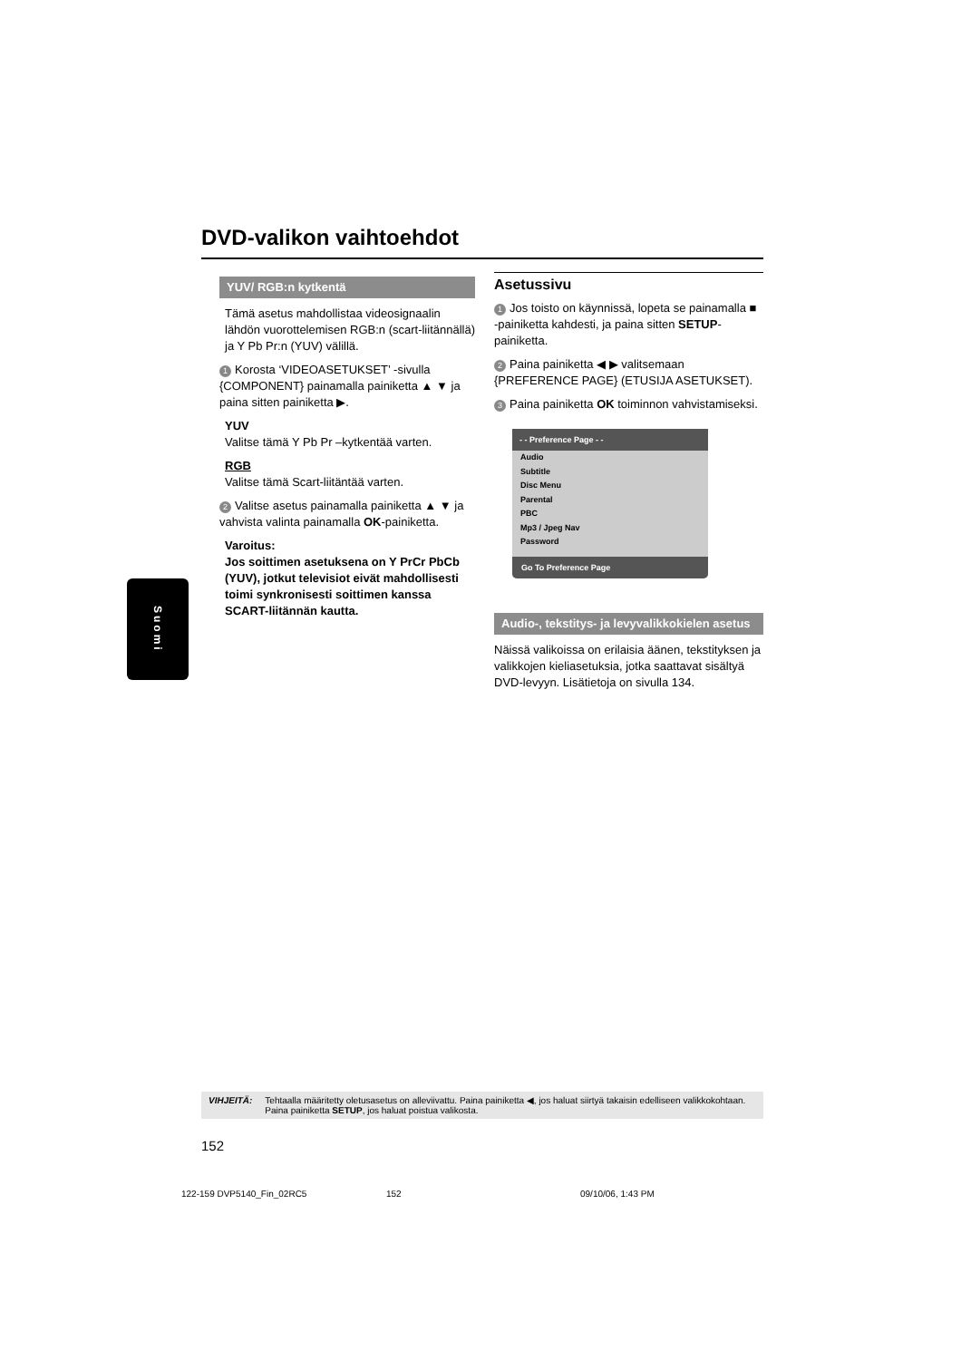DVD-valikon vaihtoehdot
YUV/ RGB:n kytkentä
Tämä asetus mahdollistaa videosignaalin lähdön vuorottelemisen RGB:n (scart-liitännällä) ja Y Pb Pr:n (YUV) välillä.
1 Korosta ‘VIDEOASETUKSET’ -sivulla {COMPONENT} painamalla painiketta ▲ ▼ ja paina sitten painiketta ▶.
YUV
Valitse tämä Y Pb Pr –kytkentää varten.
RGB
Valitse tämä Scart-liitäntää varten.
2 Valitse asetus painamalla painiketta ▲ ▼ ja vahvista valinta painamalla OK-painiketta.
Varoitus:
Jos soittimen asetuksena on Y PrCr PbCb (YUV), jotkut televisiot eivät mahdollisesti toimi synkronisesti soittimen kanssa SCART-liitännän kautta.
Asetussivu
1 Jos toisto on käynnissä, lopeta se painamalla ■ -painiketta kahdesti, ja paina sitten SETUP-painiketta.
2 Paina painiketta ◀ ▶ valitsemaan {PREFERENCE PAGE} (ETUSIJA ASETUKSET).
3 Paina painiketta OK toiminnon vahvistamiseksi.
- - Preference Page - -
Audio
Subtitle
Disc Menu
Parental
PBC
Mp3 / Jpeg Nav
Password
Go To Preference Page
Audio-, tekstitys- ja levyvalikkokielen asetus
Näissä valikoissa on erilaisia äänen, tekstityksen ja valikkojen kieliasetuksia, jotka saattavat sisältyä DVD-levyyn. Lisätietoja on sivulla 134.
Suomi
VIHJEITÄ: Tehtaalla määritetty oletusasetus on alleviivattu. Paina painiketta ◀, jos haluat siirtyä takaisin edelliseen valikkokohtaan. Paina painiketta SETUP, jos haluat poistua valikosta.
152
122-159 DVP5140_Fin_02RC5 152 09/10/06, 1:43 PM